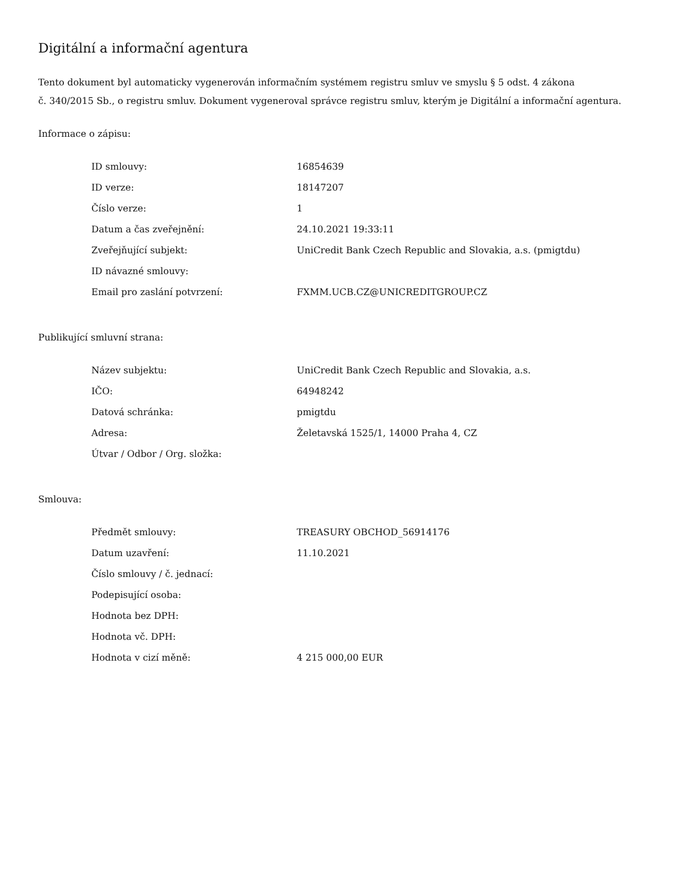Digitální a informační agentura
Tento dokument byl automaticky vygenerován informačním systémem registru smluv ve smyslu § 5 odst. 4 zákona
č. 340/2015 Sb., o registru smluv. Dokument vygeneroval správce registru smluv, kterým je Digitální a informační agentura.
Informace o zápisu:
| ID smlouvy: | 16854639 |
| ID verze: | 18147207 |
| Číslo verze: | 1 |
| Datum a čas zveřejnění: | 24.10.2021 19:33:11 |
| Zveřejňující subjekt: | UniCredit Bank Czech Republic and Slovakia, a.s. (pmigtdu) |
| ID návazné smlouvy: | |
| Email pro zaslání potvrzení: | FXMM.UCB.CZ@UNICREDITGROUP.CZ |
Publikující smluvní strana:
| Název subjektu: | UniCredit Bank Czech Republic and Slovakia, a.s. |
| IČO: | 64948242 |
| Datová schránka: | pmigtdu |
| Adresa: | Želetavská 1525/1, 14000 Praha 4, CZ |
| Útvar / Odbor / Org. složka: | |
Smlouva:
| Předmět smlouvy: | TREASURY OBCHOD_56914176 |
| Datum uzavření: | 11.10.2021 |
| Číslo smlouvy / č. jednací: | |
| Podepisující osoba: | |
| Hodnota bez DPH: | |
| Hodnota vč. DPH: | |
| Hodnota v cizí měně: | 4 215 000,00 EUR |